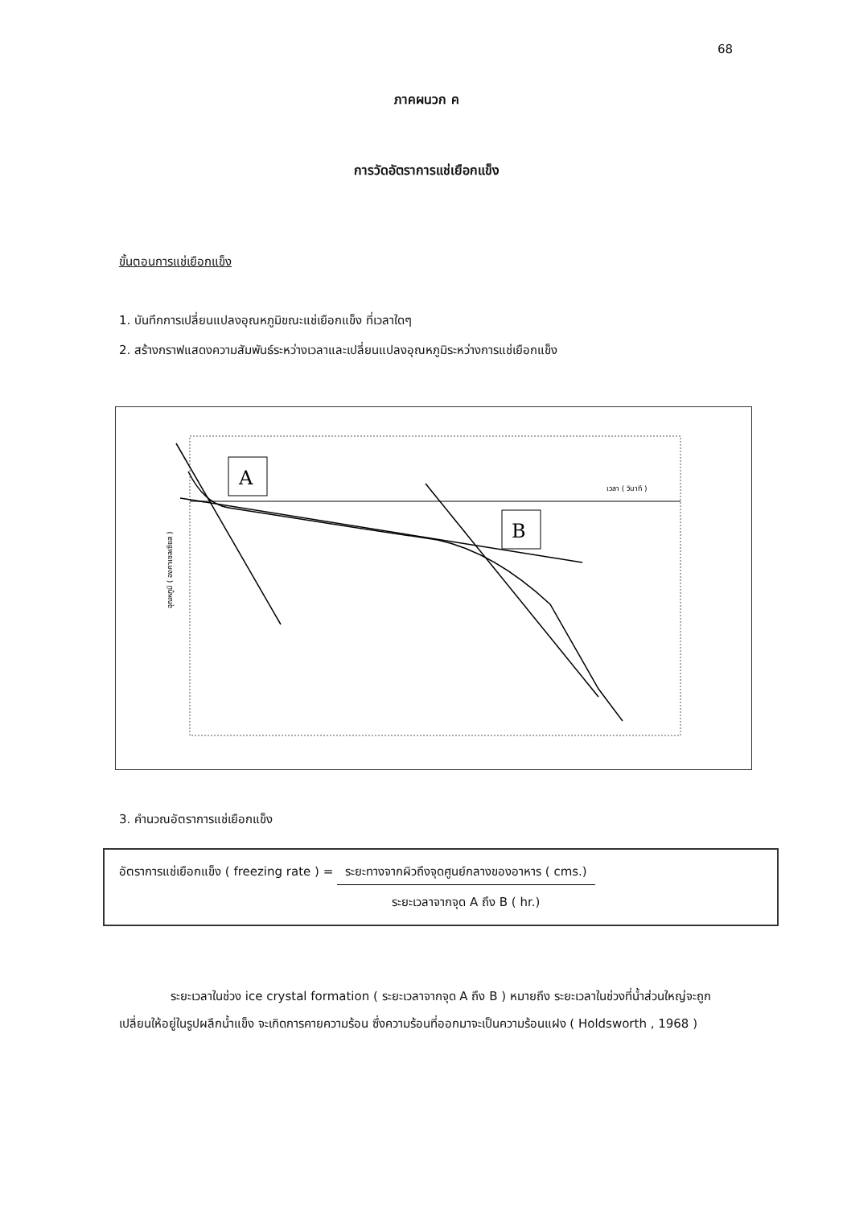68
ภาคผนวก ค
การวัดอัตราการแช่เยือกแข็ง
ขั้นตอนการแช่เยือกแข็ง
1. บันทึกการเปลี่ยนแปลงอุณหภูมิขณะแช่เยือกแข็ง ที่เวลาใดๆ
2. สร้างกราฟแสดงความสัมพันธ์ระหว่างเวลาและเปลี่ยนแปลงอุณหภูมิระหว่างการแช่เยือกแข็ง
A
B
เวลา ( วินาที )
อุณหภูมิ ( องศาเซลเซียส )
3. คำนวณอัตราการแช่เยือกแข็ง
อัตราการแช่เยือกแข็ง ( freezing rate ) =
ระยะทางจากผิวถึงจุดศูนย์กลางของอาหาร ( cms.)
ระยะเวลาจากจุด A ถึง B ( hr.)
ระยะเวลาในช่วง ice crystal formation ( ระยะเวลาจากจุด A ถึง B ) หมายถึง ระยะเวลาในช่วงที่น้ำส่วนใหญ่จะถูกเปลี่ยนให้อยู่ในรูปผลึกน้ำแข็ง จะเกิดการคายความร้อน ซึ่งความร้อนที่ออกมาจะเป็นความร้อนแฝง ( Holdsworth , 1968 )